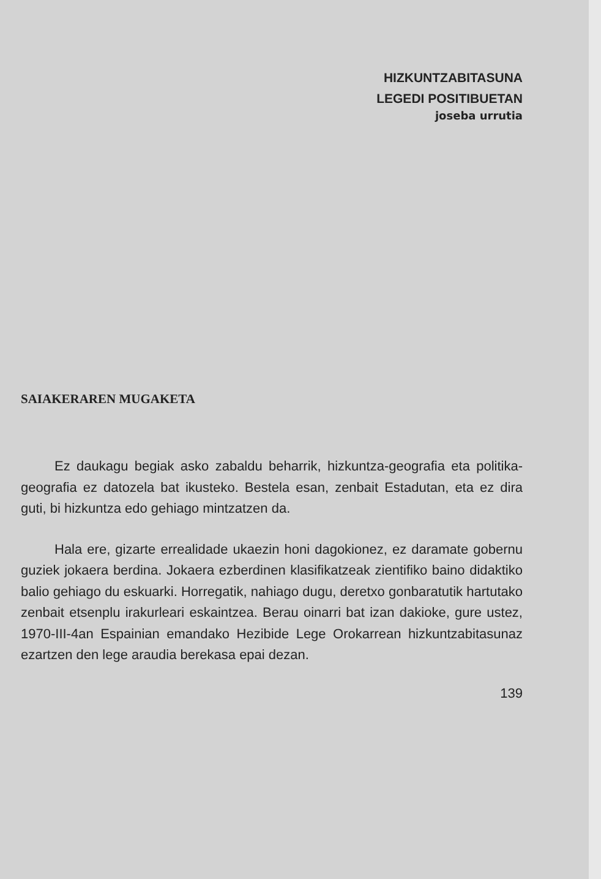HIZKUNTZABITASUNA
LEGEDI POSITIBUETAN
joseba urrutia
SAIAKERAREN MUGAKETA
Ez daukagu begiak asko zabaldu beharrik, hizkuntza-geografia eta politika-geografia ez datozela bat ikusteko. Bestela esan, zenbait Estadutan, eta ez dira guti, bi hizkuntza edo gehiago mintzatzen da.
Hala ere, gizarte errealidade ukaezin honi dagokionez, ez daramate gobernu guziek jokaera berdina. Jokaera ezberdinen klasifikatzeak zientifiko baino didaktiko balio gehiago du eskuarki. Horregatik, nahiago dugu, deretxo gonbaratutik hartutako zenbait etsenplu irakurleari eskaintzea. Berau oinarri bat izan dakioke, gure ustez, 1970-III-4an Espainian emandako Hezibide Lege Orokarrean hizkuntzabitasunaz ezartzen den lege araudia berekasa epai dezan.
139